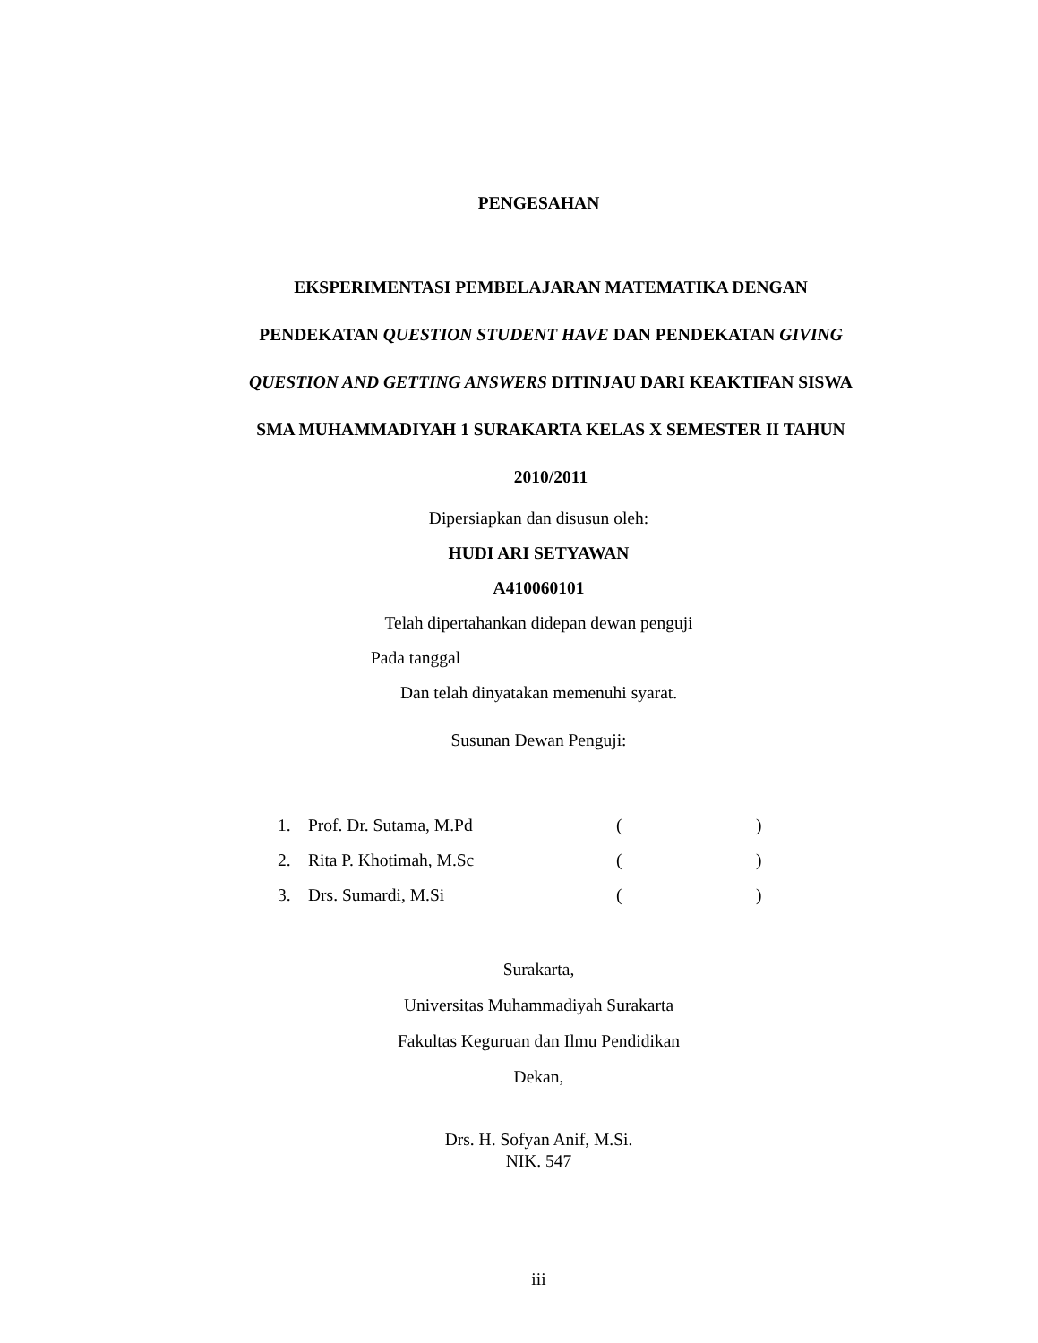PENGESAHAN
EKSPERIMENTASI PEMBELAJARAN MATEMATIKA DENGAN PENDEKATAN QUESTION STUDENT HAVE DAN PENDEKATAN GIVING QUESTION AND GETTING ANSWERS DITINJAU DARI KEAKTIFAN SISWA SMA MUHAMMADIYAH 1 SURAKARTA KELAS X SEMESTER II TAHUN 2010/2011
Dipersiapkan dan disusun oleh:
HUDI ARI SETYAWAN
A410060101
Telah dipertahankan didepan dewan penguji
Pada tanggal
Dan telah dinyatakan memenuhi syarat.
Susunan Dewan Penguji:
| 1. | Prof. Dr. Sutama, M.Pd | ( | ) |
| 2. | Rita P. Khotimah, M.Sc | ( | ) |
| 3. | Drs. Sumardi, M.Si | ( | ) |
Surakarta,
Universitas Muhammadiyah Surakarta
Fakultas Keguruan dan Ilmu Pendidikan
Dekan,
Drs. H. Sofyan Anif, M.Si.
NIK. 547
iii